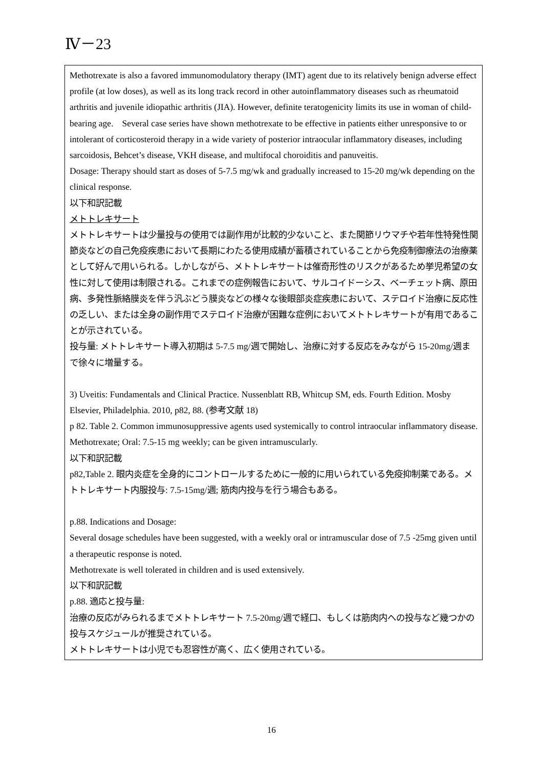Ⅳ－23
Methotrexate is also a favored immunomodulatory therapy (IMT) agent due to its relatively benign adverse effect profile (at low doses), as well as its long track record in other autoinflammatory diseases such as rheumatoid arthritis and juvenile idiopathic arthritis (JIA). However, definite teratogenicity limits its use in woman of child-bearing age.　Several case series have shown methotrexate to be effective in patients either unresponsive to or intolerant of corticosteroid therapy in a wide variety of posterior intraocular inflammatory diseases, including sarcoidosis, Behcet’s disease, VKH disease, and multifocal choroiditis and panuveitis.
Dosage: Therapy should start as doses of 5-7.5 mg/wk and gradually increased to 15-20 mg/wk depending on the clinical response.
以下和訳記載
メトトレキサート
メトトレキサートは少量投与の使用では副作用が比較的少ないこと、また関節リウマチや若年性特発性関節炎などの自己免疫疾患において長期にわたる使用成績が蓄積されていることから免疫制御療法の治療薬として好んで用いられる。しかしながら、メトトレキサートは催奇形性のリスクがあるため挙児希望の女性に対して使用は制限される。これまでの症例報告において、サルコイドーシス、ベーチェット病、原田病、多発性脈絡膜炎を伴う汎ぶどう膜炎などの様々な後眼部炎症疾患において、ステロイド治療に反応性の乏しい、または全身の副作用でステロイド治療が困難な症例においてメトトレキサートが有用であることが示されている。
投与量: メトトレキサート導入初期は 5-7.5 mg/週で開始し、治療に対する反応をみながら 15-20mg/週まで徐々に増量する。
3) Uveitis: Fundamentals and Clinical Practice. Nussenblatt RB, Whitcup SM, eds. Fourth Edition. Mosby Elsevier, Philadelphia. 2010, p82, 88. (参考文献 18)
p 82. Table 2. Common immunosuppressive agents used systemically to control intraocular inflammatory disease.　　Methotrexate; Oral: 7.5-15 mg weekly; can be given intramuscularly.
以下和訳記載
p82,Table 2. 眼内炎症を全身的にコントロールするために一般的に用いられている免疫抑制薬である。メトトレキサート内服投与: 7.5-15mg/週; 筋肉内投与を行う場合もある。
p.88. Indications and Dosage:
Several dosage schedules have been suggested, with a weekly oral or intramuscular dose of 7.5 -25mg given until a therapeutic response is noted.
Methotrexate is well tolerated in children and is used extensively.
以下和訳記載
p.88. 適応と投与量:
治療の反応がみられるまでメトトレキサート 7.5-20mg/週で経口、もしくは筋肉内への投与など幾つかの投与スケジュールが推奨されている。
メトトレキサートは小児でも忍容性が高く、広く使用されている。
16